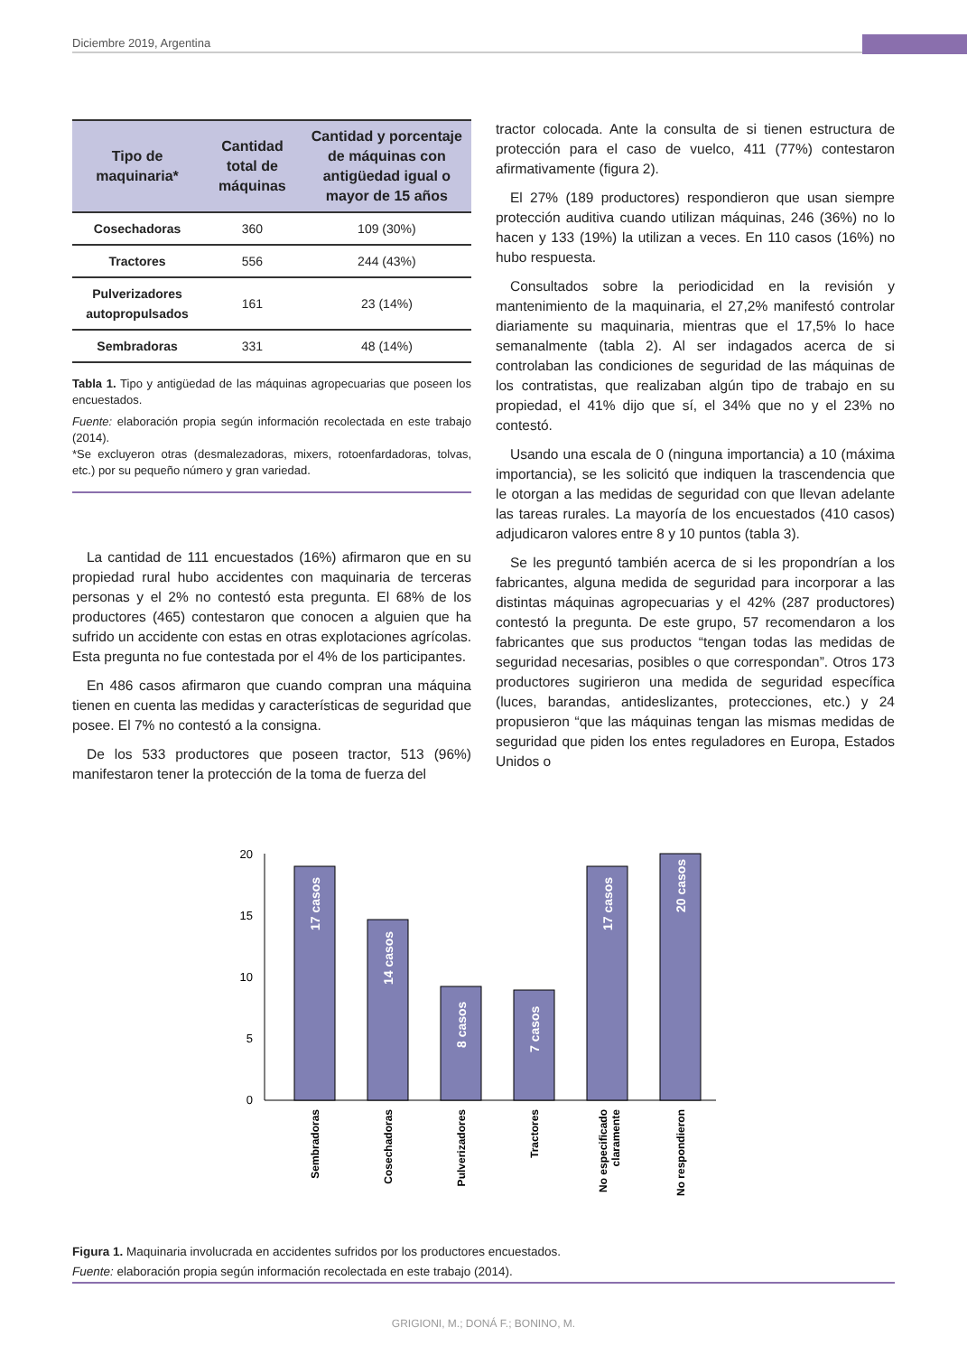Diciembre 2019, Argentina
| Tipo de maquinaria* | Cantidad total de máquinas | Cantidad y porcentaje de máquinas con antigüedad igual o mayor de 15 años |
| --- | --- | --- |
| Cosechadoras | 360 | 109 (30%) |
| Tractores | 556 | 244 (43%) |
| Pulverizadores autopropulsados | 161 | 23 (14%) |
| Sembradoras | 331 | 48 (14%) |
Tabla 1. Tipo y antigüedad de las máquinas agropecuarias que poseen los encuestados.
Fuente: elaboración propia según información recolectada en este trabajo (2014).
*Se excluyeron otras (desmalezadoras, mixers, rotoenfardadoras, tolvas, etc.) por su pequeño número y gran variedad.
La cantidad de 111 encuestados (16%) afirmaron que en su propiedad rural hubo accidentes con maquinaria de terceras personas y el 2% no contestó esta pregunta. El 68% de los productores (465) contestaron que conocen a alguien que ha sufrido un accidente con estas en otras explotaciones agrícolas. Esta pregunta no fue contestada por el 4% de los participantes.
En 486 casos afirmaron que cuando compran una máquina tienen en cuenta las medidas y características de seguridad que posee. El 7% no contestó a la consigna.
De los 533 productores que poseen tractor, 513 (96%) manifestaron tener la protección de la toma de fuerza del
tractor colocada. Ante la consulta de si tienen estructura de protección para el caso de vuelco, 411 (77%) contestaron afirmativamente (figura 2).
El 27% (189 productores) respondieron que usan siempre protección auditiva cuando utilizan máquinas, 246 (36%) no lo hacen y 133 (19%) la utilizan a veces. En 110 casos (16%) no hubo respuesta.
Consultados sobre la periodicidad en la revisión y mantenimiento de la maquinaria, el 27,2% manifestó controlar diariamente su maquinaria, mientras que el 17,5% lo hace semanalmente (tabla 2). Al ser indagados acerca de si controlaban las condiciones de seguridad de las máquinas de los contratistas, que realizaban algún tipo de trabajo en su propiedad, el 41% dijo que sí, el 34% que no y el 23% no contestó.
Usando una escala de 0 (ninguna importancia) a 10 (máxima importancia), se les solicitó que indiquen la trascendencia que le otorgan a las medidas de seguridad con que llevan adelante las tareas rurales. La mayoría de los encuestados (410 casos) adjudicaron valores entre 8 y 10 puntos (tabla 3).
Se les preguntó también acerca de si les propondrían a los fabricantes, alguna medida de seguridad para incorporar a las distintas máquinas agropecuarias y el 42% (287 productores) contestó la pregunta. De este grupo, 57 recomendaron a los fabricantes que sus productos “tengan todas las medidas de seguridad necesarias, posibles o que correspondan”. Otros 173 productores sugirieron una medida de seguridad específica (luces, barandas, antideslizantes, protecciones, etc.) y 24 propusieron “que las máquinas tengan las mismas medidas de seguridad que piden los entes reguladores en Europa, Estados Unidos o
20
15
10
5
0
17 casos
14 casos
8 casos
7 casos
17 casos
20 casos
Sembradoras
Cosechadoras
Pulverizadores
Tractores
No especificado
claramente
No respondieron
Figura 1. Maquinaria involucrada en accidentes sufridos por los productores encuestados.
Fuente: elaboración propia según información recolectada en este trabajo (2014).
GRIGIONI, M.; DONÁ F.; BONINO, M.